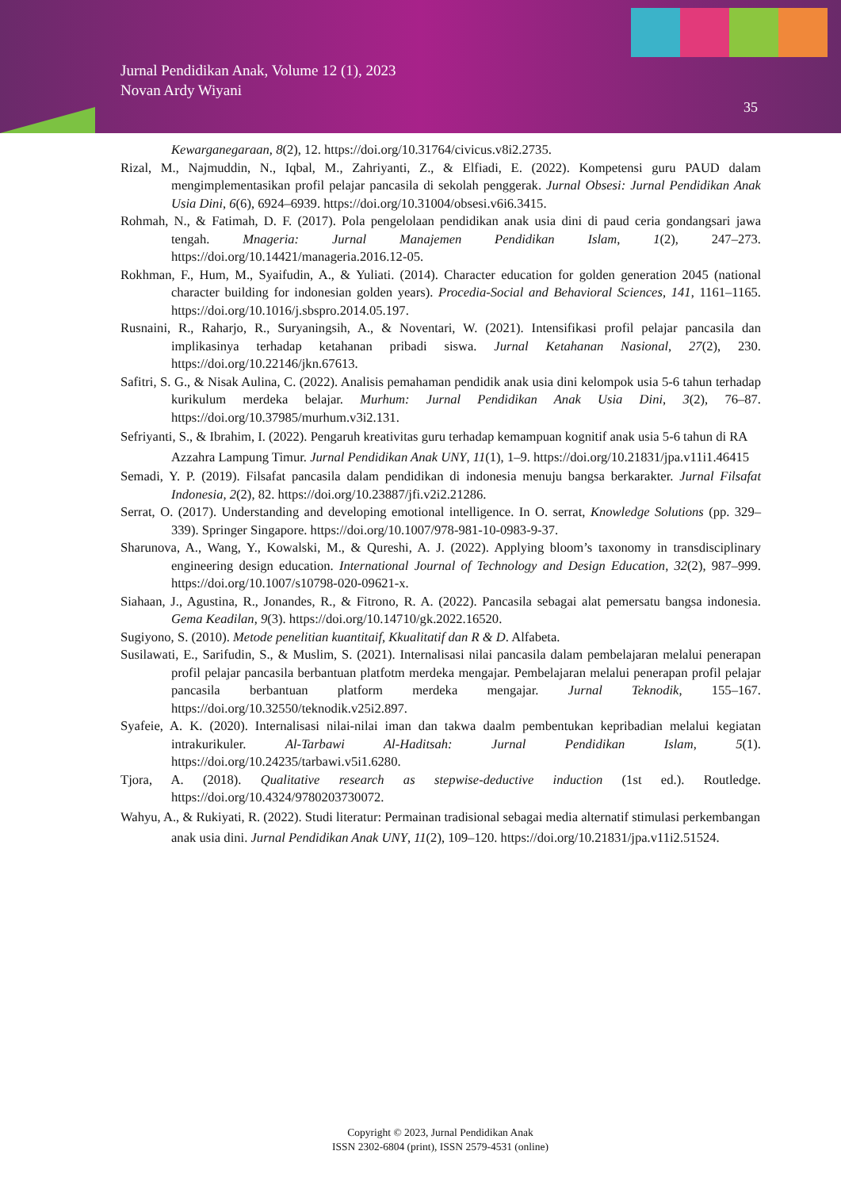Jurnal Pendidikan Anak, Volume 12 (1), 2023
Novan Ardy Wiyani
35
Kewarganegaraan, 8(2), 12. https://doi.org/10.31764/civicus.v8i2.2735.
Rizal, M., Najmuddin, N., Iqbal, M., Zahriyanti, Z., & Elfiadi, E. (2022). Kompetensi guru PAUD dalam mengimplementasikan profil pelajar pancasila di sekolah penggerak. Jurnal Obsesi: Jurnal Pendidikan Anak Usia Dini, 6(6), 6924–6939. https://doi.org/10.31004/obsesi.v6i6.3415.
Rohmah, N., & Fatimah, D. F. (2017). Pola pengelolaan pendidikan anak usia dini di paud ceria gondangsari jawa tengah. Mnageria: Jurnal Manajemen Pendidikan Islam, 1(2), 247–273. https://doi.org/10.14421/manageria.2016.12-05.
Rokhman, F., Hum, M., Syaifudin, A., & Yuliati. (2014). Character education for golden generation 2045 (national character building for indonesian golden years). Procedia-Social and Behavioral Sciences, 141, 1161–1165. https://doi.org/10.1016/j.sbspro.2014.05.197.
Rusnaini, R., Raharjo, R., Suryaningsih, A., & Noventari, W. (2021). Intensifikasi profil pelajar pancasila dan implikasinya terhadap ketahanan pribadi siswa. Jurnal Ketahanan Nasional, 27(2), 230. https://doi.org/10.22146/jkn.67613.
Safitri, S. G., & Nisak Aulina, C. (2022). Analisis pemahaman pendidik anak usia dini kelompok usia 5-6 tahun terhadap kurikulum merdeka belajar. Murhum: Jurnal Pendidikan Anak Usia Dini, 3(2), 76–87. https://doi.org/10.37985/murhum.v3i2.131.
Sefriyanti, S., & Ibrahim, I. (2022). Pengaruh kreativitas guru terhadap kemampuan kognitif anak usia 5-6 tahun di RA Azzahra Lampung Timur. Jurnal Pendidikan Anak UNY, 11(1), 1–9. https://doi.org/10.21831/jpa.v11i1.46415
Semadi, Y. P. (2019). Filsafat pancasila dalam pendidikan di indonesia menuju bangsa berkarakter. Jurnal Filsafat Indonesia, 2(2), 82. https://doi.org/10.23887/jfi.v2i2.21286.
Serrat, O. (2017). Understanding and developing emotional intelligence. In O. serrat, Knowledge Solutions (pp. 329–339). Springer Singapore. https://doi.org/10.1007/978-981-10-0983-9-37.
Sharunova, A., Wang, Y., Kowalski, M., & Qureshi, A. J. (2022). Applying bloom’s taxonomy in transdisciplinary engineering design education. International Journal of Technology and Design Education, 32(2), 987–999. https://doi.org/10.1007/s10798-020-09621-x.
Siahaan, J., Agustina, R., Jonandes, R., & Fitrono, R. A. (2022). Pancasila sebagai alat pemersatu bangsa indonesia. Gema Keadilan, 9(3). https://doi.org/10.14710/gk.2022.16520.
Sugiyono, S. (2010). Metode penelitian kuantitaif, Kkualitatif dan R & D. Alfabeta.
Susilawati, E., Sarifudin, S., & Muslim, S. (2021). Internalisasi nilai pancasila dalam pembelajaran melalui penerapan profil pelajar pancasila berbantuan platfotm merdeka mengajar. Pembelajaran melalui penerapan profil pelajar pancasila berbantuan platform merdeka mengajar. Jurnal Teknodik, 155–167. https://doi.org/10.32550/teknodik.v25i2.897.
Syafeie, A. K. (2020). Internalisasi nilai-nilai iman dan takwa daalm pembentukan kepribadian melalui kegiatan intrakurikuler. Al-Tarbawi Al-Haditsah: Jurnal Pendidikan Islam, 5(1). https://doi.org/10.24235/tarbawi.v5i1.6280.
Tjora, A. (2018). Qualitative research as stepwise-deductive induction (1st ed.). Routledge. https://doi.org/10.4324/9780203730072.
Wahyu, A., & Rukiyati, R. (2022). Studi literatur: Permainan tradisional sebagai media alternatif stimulasi perkembangan anak usia dini. Jurnal Pendidikan Anak UNY, 11(2), 109–120. https://doi.org/10.21831/jpa.v11i2.51524.
Copyright © 2023, Jurnal Pendidikan Anak
ISSN 2302-6804 (print), ISSN 2579-4531 (online)